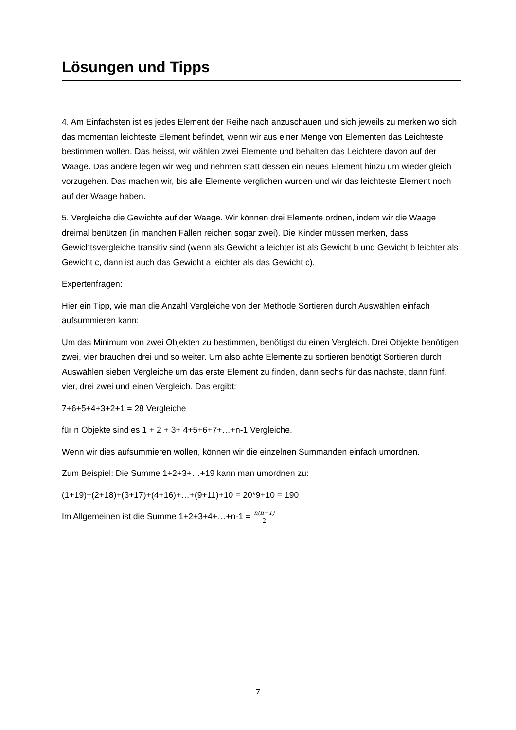Lösungen und Tipps
4. Am Einfachsten ist es jedes Element der Reihe nach anzuschauen und sich jeweils zu merken wo sich das momentan leichteste Element befindet, wenn wir aus einer Menge von Elementen das Leichteste bestimmen wollen. Das heisst, wir wählen zwei Elemente und behalten das Leichtere davon auf der Waage. Das andere legen wir weg und nehmen statt dessen ein neues Element hinzu um wieder gleich vorzugehen. Das machen wir, bis alle Elemente verglichen wurden und wir das leichteste Element noch auf der Waage haben.
5. Vergleiche die Gewichte auf der Waage. Wir können drei Elemente ordnen, indem wir die Waage dreimal benützen (in manchen Fällen reichen sogar zwei). Die Kinder müssen merken, dass Gewichtsvergleiche transitiv sind (wenn als Gewicht a leichter ist als Gewicht b und Gewicht b leichter als Gewicht c, dann ist auch das Gewicht a leichter als das Gewicht c).
Expertenfragen:
Hier ein Tipp, wie man die Anzahl Vergleiche von der Methode Sortieren durch Auswählen einfach aufsummieren kann:
Um das Minimum von zwei Objekten zu bestimmen, benötigst du einen Vergleich. Drei Objekte benötigen zwei, vier brauchen drei und so weiter. Um also achte Elemente zu sortieren benötigt Sortieren durch Auswählen sieben Vergleiche um das erste Element zu finden, dann sechs für das nächste, dann fünf, vier, drei zwei und einen Vergleich. Das ergibt:
7+6+5+4+3+2+1 = 28 Vergleiche
für n Objekte sind es 1 + 2 + 3+ 4+5+6+7+…+n-1 Vergleiche.
Wenn wir dies aufsummieren wollen, können wir die einzelnen Summanden einfach umordnen.
Zum Beispiel: Die Summe 1+2+3+…+19 kann man umordnen zu:
(1+19)+(2+18)+(3+17)+(4+16)+…+(9+11)+10 = 20*9+10 = 190
Im Allgemeinen ist die Summe 1+2+3+4+…+n-1 = n(n−1) 2
7